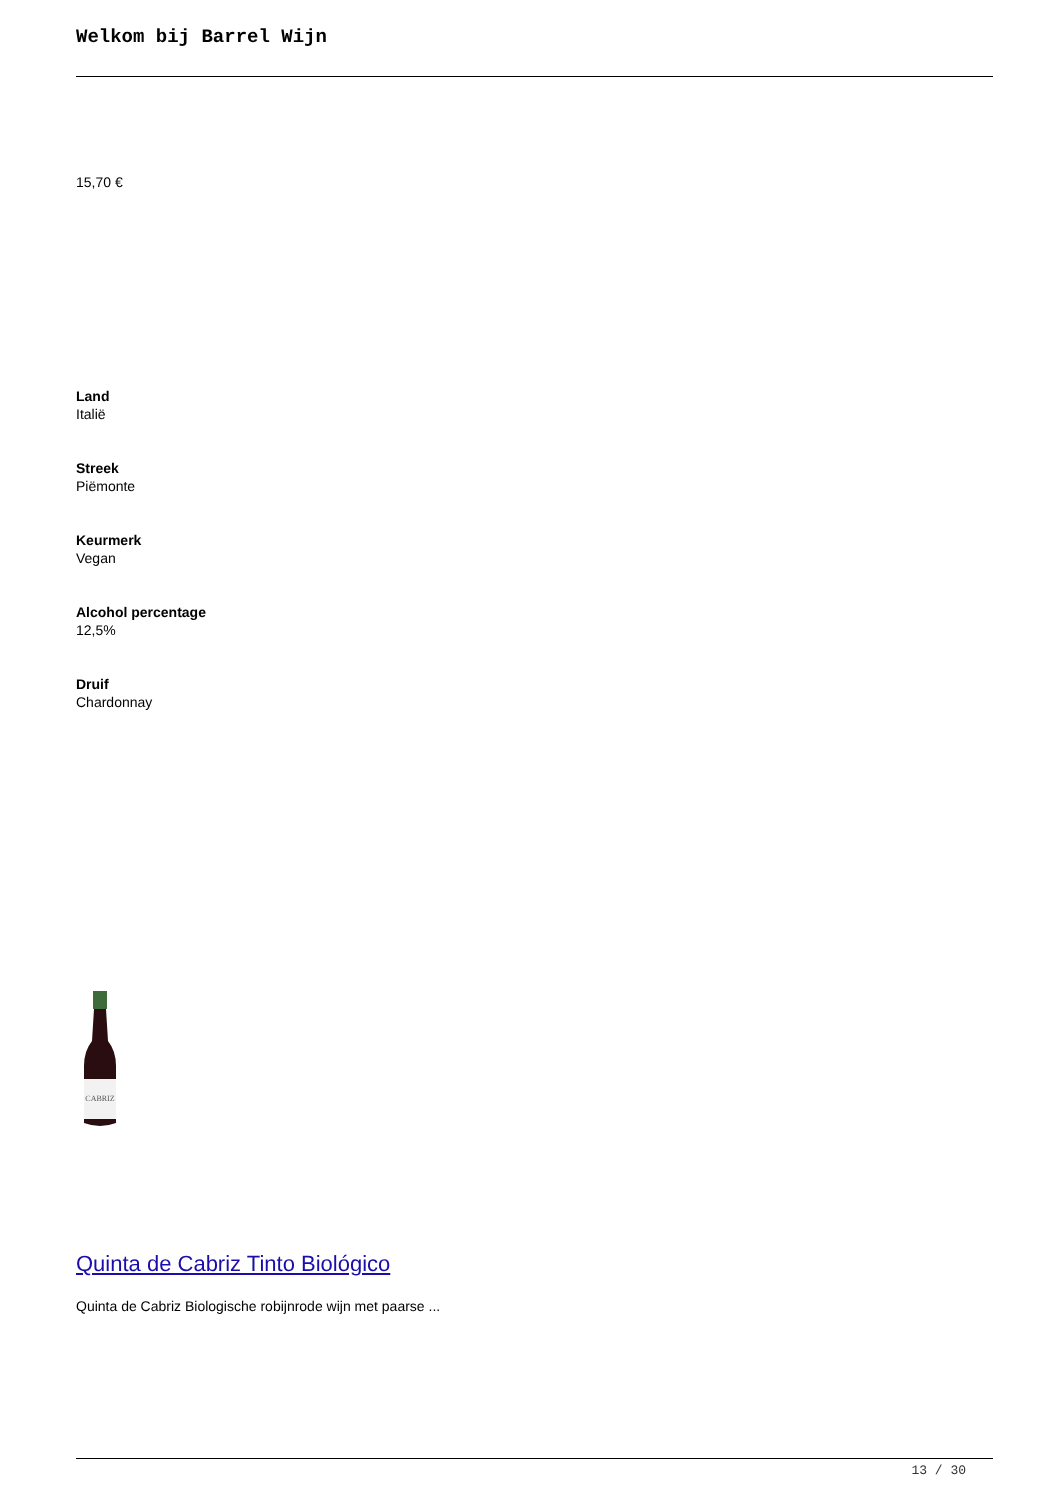Welkom bij Barrel Wijn
15,70 €
Land
Italië
Streek
Piëmonte
Keurmerk
Vegan
Alcohol percentage
12,5%
Druif
Chardonnay
CABRIZ
Quinta de Cabriz Tinto Biológico
Quinta de Cabriz Biologische robijnrode wijn met paarse ...
13 / 30